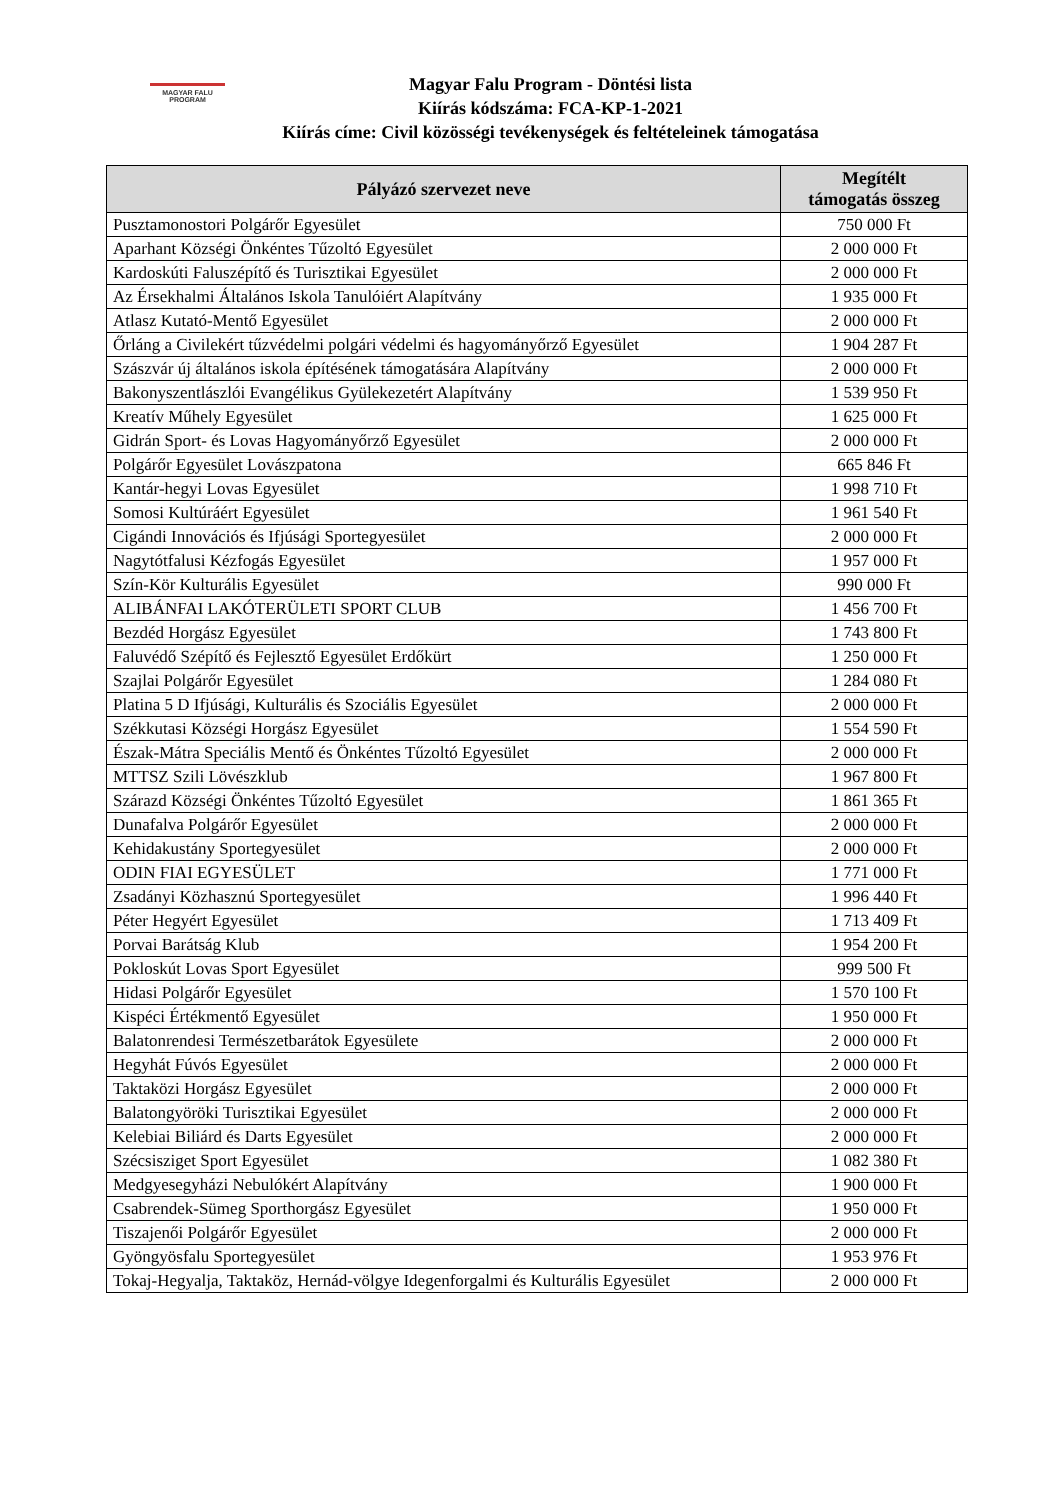MAGYAR FALU PROGRAM
Magyar Falu Program - Döntési lista
Kiírás kódszáma: FCA-KP-1-2021
Kiírás címe: Civil közösségi tevékenységek és feltételeinek támogatása
| Pályázó szervezet neve | Megítélt támogatás összeg |
| --- | --- |
| Pusztamonostori Polgárőr Egyesület | 750 000 Ft |
| Aparhant Községi Önkéntes Tűzoltó Egyesület | 2 000 000 Ft |
| Kardoskúti Faluszépítő és Turisztikai Egyesület | 2 000 000 Ft |
| Az Érsekhalmi Általános Iskola Tanulóiért Alapítvány | 1 935 000 Ft |
| Atlasz Kutató-Mentő Egyesület | 2 000 000 Ft |
| Őrláng a Civilekért tűzvédelmi polgári védelmi és hagyományőrző Egyesület | 1 904 287 Ft |
| Szászvár új általános iskola építésének támogatására Alapítvány | 2 000 000 Ft |
| Bakonyszentlászlói Evangélikus Gyülekezetért Alapítvány | 1 539 950 Ft |
| Kreatív Műhely Egyesület | 1 625 000 Ft |
| Gidrán Sport- és Lovas Hagyományőrző Egyesület | 2 000 000 Ft |
| Polgárőr Egyesület Lovászpatona | 665 846 Ft |
| Kantár-hegyi Lovas Egyesület | 1 998 710 Ft |
| Somosi Kultúráért Egyesület | 1 961 540 Ft |
| Cigándi Innovációs és Ifjúsági Sportegyesület | 2 000 000 Ft |
| Nagytótfalusi Kézfogás Egyesület | 1 957 000 Ft |
| Szín-Kör Kulturális Egyesület | 990 000 Ft |
| ALIBÁNFAI LAKÓTERÜLETI SPORT CLUB | 1 456 700 Ft |
| Bezdéd Horgász Egyesület | 1 743 800 Ft |
| Faluvédő Szépítő és Fejlesztő Egyesület Erdőkürt | 1 250 000 Ft |
| Szajlai Polgárőr Egyesület | 1 284 080 Ft |
| Platina 5 D Ifjúsági, Kulturális és Szociális Egyesület | 2 000 000 Ft |
| Székkutasi Községi Horgász Egyesület | 1 554 590 Ft |
| Észak-Mátra Speciális Mentő és Önkéntes Tűzoltó Egyesület | 2 000 000 Ft |
| MTTSZ Szili Lövészklub | 1 967 800 Ft |
| Szárazd Községi Önkéntes Tűzoltó Egyesület | 1 861 365 Ft |
| Dunafalva Polgárőr Egyesület | 2 000 000 Ft |
| Kehidakustány Sportegyesület | 2 000 000 Ft |
| ODIN FIAI EGYESÜLET | 1 771 000 Ft |
| Zsadányi Közhasznú Sportegyesület | 1 996 440 Ft |
| Péter Hegyért Egyesület | 1 713 409 Ft |
| Porvai Barátság Klub | 1 954 200 Ft |
| Pokloskút Lovas Sport Egyesület | 999 500 Ft |
| Hidasi Polgárőr Egyesület | 1 570 100 Ft |
| Kispéci Értékmentő Egyesület | 1 950 000 Ft |
| Balatonrendesi Természetbarátok Egyesülete | 2 000 000 Ft |
| Hegyhát Fúvós Egyesület | 2 000 000 Ft |
| Taktaközi Horgász Egyesület | 2 000 000 Ft |
| Balatongyöröki Turisztikai Egyesület | 2 000 000 Ft |
| Kelebiai Biliárd és Darts Egyesület | 2 000 000 Ft |
| Szécsisziget Sport Egyesület | 1 082 380 Ft |
| Medgyesegyházi Nebulókért Alapítvány | 1 900 000 Ft |
| Csabrendek-Sümeg Sporthorgász Egyesület | 1 950 000 Ft |
| Tiszajenői Polgárőr Egyesület | 2 000 000 Ft |
| Gyöngyösfalu Sportegyesület | 1 953 976 Ft |
| Tokaj-Hegyalja, Taktaköz, Hernád-völgye Idegenforgalmi és Kulturális Egyesület | 2 000 000 Ft |